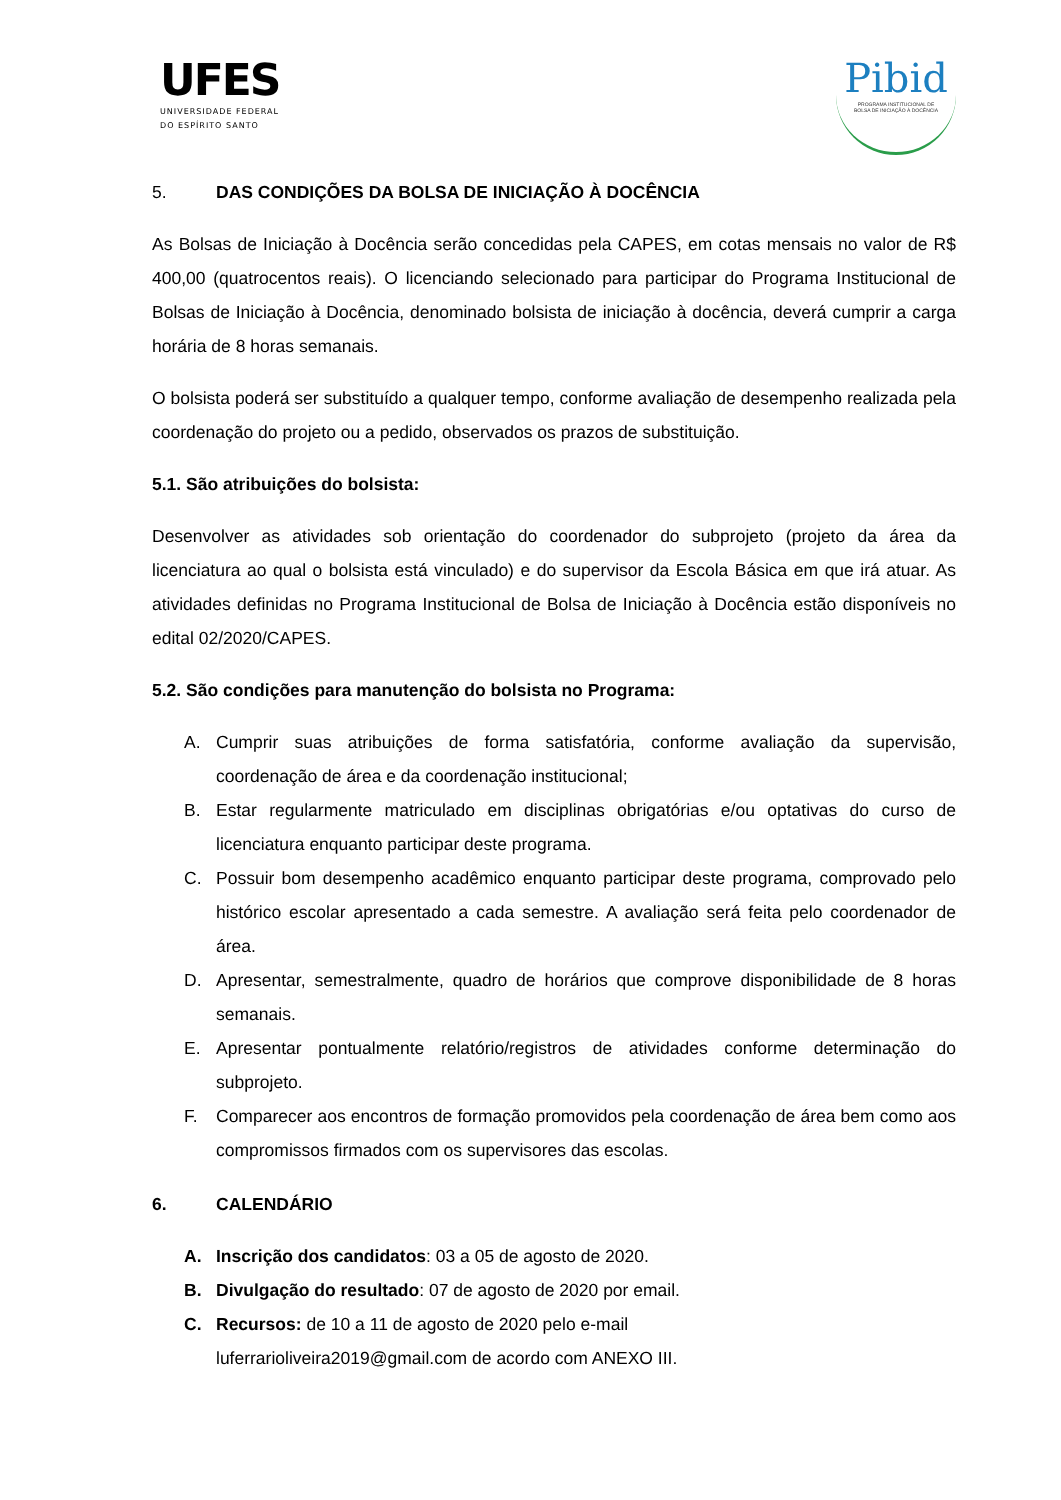UFES
UNIVERSIDADE FEDERAL
DO ESPÍRITO SANTO
Pibid
PROGRAMA INSTITUCIONAL DE
BOLSA DE INICIAÇÃO À DOCÊNCIA
5. DAS CONDIÇÕES DA BOLSA DE INICIAÇÃO À DOCÊNCIA
As Bolsas de Iniciação à Docência serão concedidas pela CAPES, em cotas mensais no valor de R$ 400,00 (quatrocentos reais). O licenciando selecionado para participar do Programa Institucional de Bolsas de Iniciação à Docência, denominado bolsista de iniciação à docência, deverá cumprir a carga horária de 8 horas semanais.
O bolsista poderá ser substituído a qualquer tempo, conforme avaliação de desempenho realizada pela coordenação do projeto ou a pedido, observados os prazos de substituição.
5.1. São atribuições do bolsista:
Desenvolver as atividades sob orientação do coordenador do subprojeto (projeto da área da licenciatura ao qual o bolsista está vinculado) e do supervisor da Escola Básica em que irá atuar. As atividades definidas no Programa Institucional de Bolsa de Iniciação à Docência estão disponíveis no edital 02/2020/CAPES.
5.2. São condições para manutenção do bolsista no Programa:
A. Cumprir suas atribuições de forma satisfatória, conforme avaliação da supervisão, coordenação de área e da coordenação institucional;
B. Estar regularmente matriculado em disciplinas obrigatórias e/ou optativas do curso de licenciatura enquanto participar deste programa.
C. Possuir bom desempenho acadêmico enquanto participar deste programa, comprovado pelo histórico escolar apresentado a cada semestre. A avaliação será feita pelo coordenador de área.
D. Apresentar, semestralmente, quadro de horários que comprove disponibilidade de 8 horas semanais.
E. Apresentar pontualmente relatório/registros de atividades conforme determinação do subprojeto.
F. Comparecer aos encontros de formação promovidos pela coordenação de área bem como aos compromissos firmados com os supervisores das escolas.
6. CALENDÁRIO
A. Inscrição dos candidatos: 03 a 05 de agosto de 2020.
B. Divulgação do resultado: 07 de agosto de 2020 por email.
C. Recursos: de 10 a 11 de agosto de 2020 pelo e-mail
luferrarioliveira2019@gmail.com de acordo com ANEXO III.